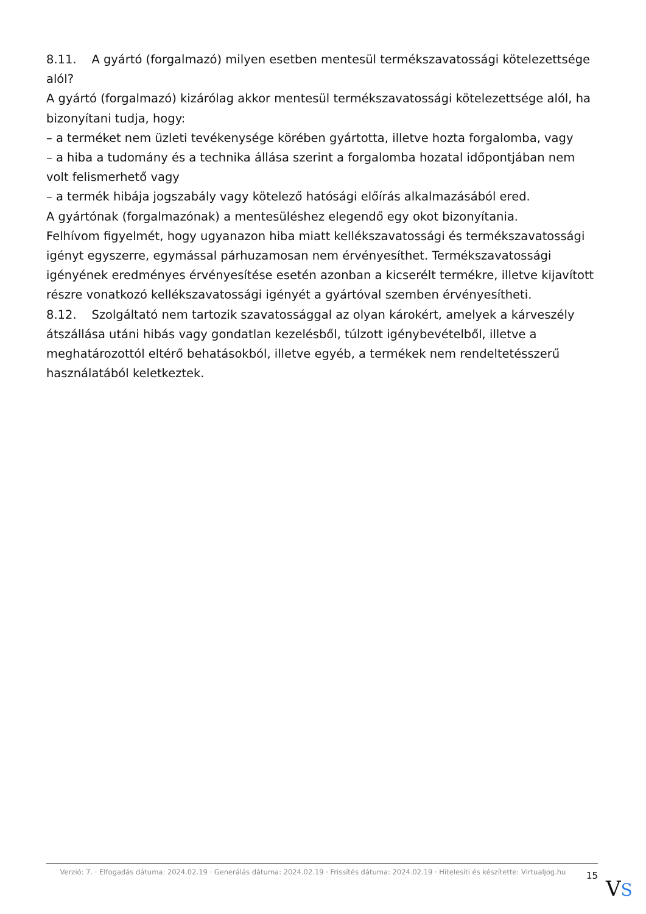8.11. A gyártó (forgalmazó) milyen esetben mentesül termékszavatossági kötelezettsége alól?
A gyártó (forgalmazó) kizárólag akkor mentesül termékszavatossági kötelezettsége alól, ha bizonyítani tudja, hogy:
– a terméket nem üzleti tevékenysége körében gyártotta, illetve hozta forgalomba, vagy
– a hiba a tudomány és a technika állása szerint a forgalomba hozatal időpontjában nem volt felismerhető vagy
– a termék hibája jogszabály vagy kötelező hatósági előírás alkalmazásából ered.
A gyártónak (forgalmazónak) a mentesüléshez elegendő egy okot bizonyítania.
Felhívom figyelmét, hogy ugyanazon hiba miatt kellékszavatossági és termékszavatossági igényt egyszerre, egymással párhuzamosan nem érvényesíthet. Termékszavatossági igényének eredményes érvényesítése esetén azonban a kicserélt termékre, illetve kijavított részre vonatkozó kellékszavatossági igényét a gyártóval szemben érvényesítheti.
8.12. Szolgáltató nem tartozik szavatossággal az olyan károkért, amelyek a kárveszély átszállása utáni hibás vagy gondatlan kezelésből, túlzott igénybevételből, illetve a meghatározottól eltérő behatásokból, illetve egyéb, a termékek nem rendeltetésszerű használatából keletkeztek.
Verzió: 7. · Elfogadás dátuma: 2024.02.19 · Generálás dátuma: 2024.02.19 · Frissítés dátuma: 2024.02.19 · Hitelesíti és készítette: Virtualjog.hu
15
VS